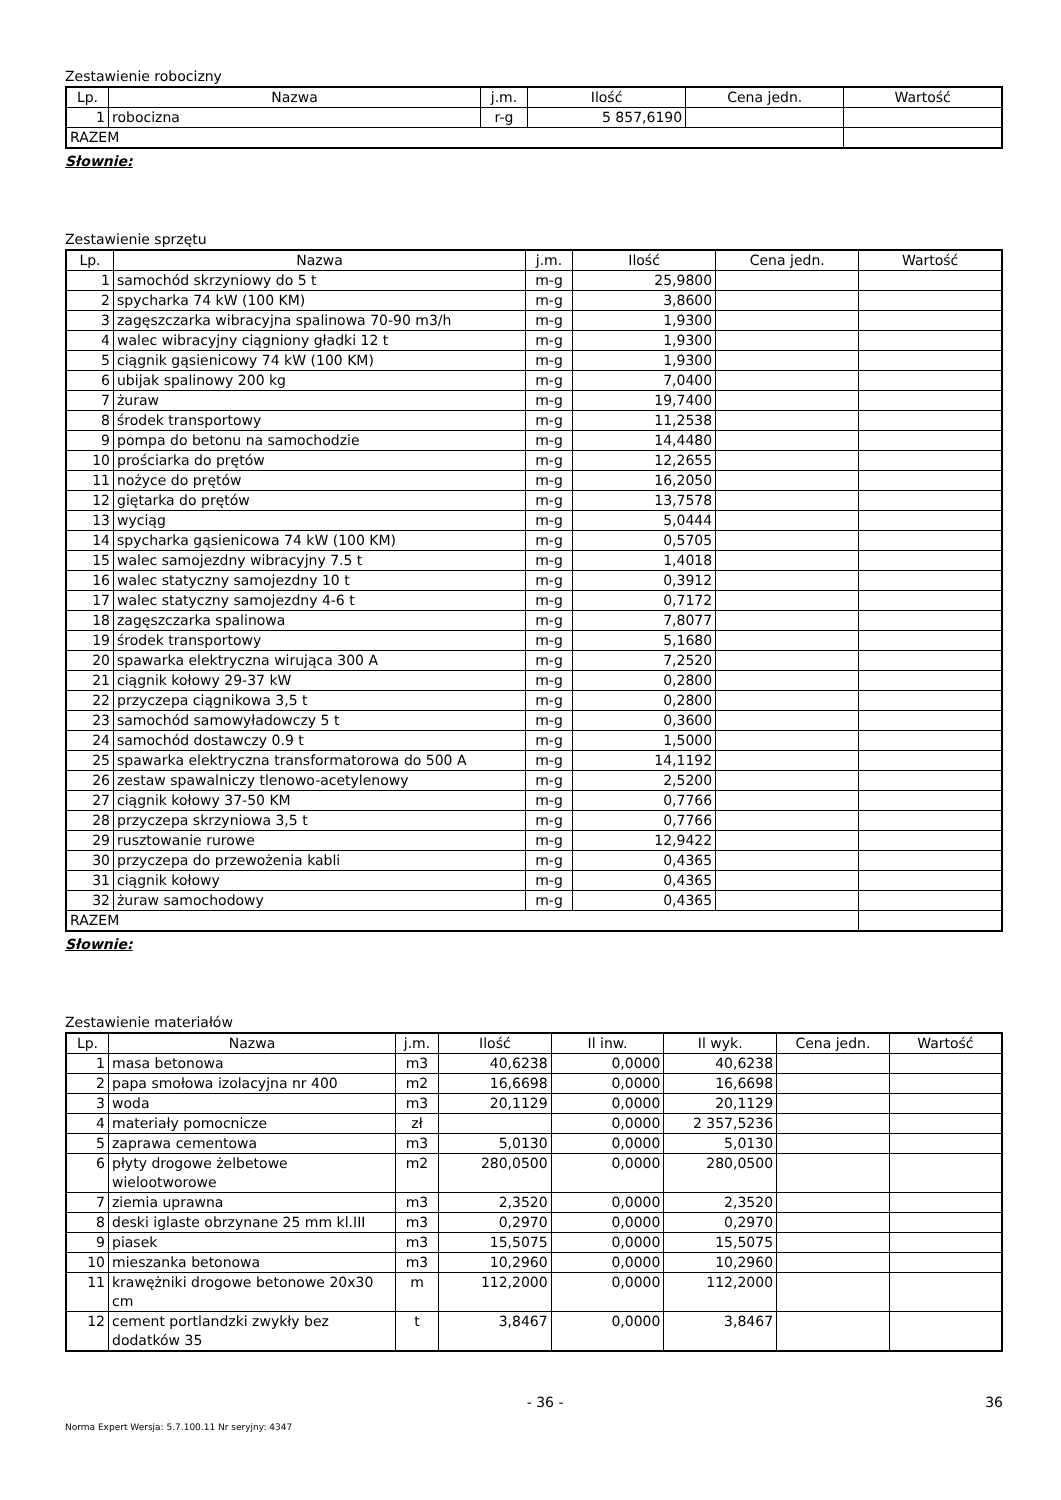Zestawienie robocizny
| Lp. | Nazwa | j.m. | Ilość | Cena jedn. | Wartość |
| --- | --- | --- | --- | --- | --- |
| 1 | robocizna | r-g | 5 857,6190 | | |
| RAZEM | | | | | |
Słownie:
Zestawienie sprzętu
| Lp. | Nazwa | j.m. | Ilość | Cena jedn. | Wartość |
| --- | --- | --- | --- | --- | --- |
| 1 | samochód skrzyniowy do 5 t | m-g | 25,9800 | | |
| 2 | spycharka 74 kW (100 KM) | m-g | 3,8600 | | |
| 3 | zagęszczarka wibracyjna spalinowa 70-90 m3/h | m-g | 1,9300 | | |
| 4 | walec wibracyjny ciągniony gładki 12 t | m-g | 1,9300 | | |
| 5 | ciągnik gąsienicowy 74 kW (100 KM) | m-g | 1,9300 | | |
| 6 | ubijak spalinowy 200 kg | m-g | 7,0400 | | |
| 7 | żuraw | m-g | 19,7400 | | |
| 8 | środek transportowy | m-g | 11,2538 | | |
| 9 | pompa do betonu na samochodzie | m-g | 14,4480 | | |
| 10 | prościarka do prętów | m-g | 12,2655 | | |
| 11 | nożyce do prętów | m-g | 16,2050 | | |
| 12 | giętarka do prętów | m-g | 13,7578 | | |
| 13 | wyciąg | m-g | 5,0444 | | |
| 14 | spycharka gąsienicowa 74 kW (100 KM) | m-g | 0,5705 | | |
| 15 | walec samojezdny wibracyjny 7.5 t | m-g | 1,4018 | | |
| 16 | walec statyczny samojezdny 10 t | m-g | 0,3912 | | |
| 17 | walec statyczny samojezdny 4-6 t | m-g | 0,7172 | | |
| 18 | zagęszczarka spalinowa | m-g | 7,8077 | | |
| 19 | środek transportowy | m-g | 5,1680 | | |
| 20 | spawarka elektryczna wirująca 300 A | m-g | 7,2520 | | |
| 21 | ciągnik kołowy 29-37 kW | m-g | 0,2800 | | |
| 22 | przyczepa ciągnikowa 3,5 t | m-g | 0,2800 | | |
| 23 | samochód samowyładowczy 5 t | m-g | 0,3600 | | |
| 24 | samochód dostawczy 0.9 t | m-g | 1,5000 | | |
| 25 | spawarka elektryczna transformatorowa do 500 A | m-g | 14,1192 | | |
| 26 | zestaw spawalniczy tlenowo-acetylenowy | m-g | 2,5200 | | |
| 27 | ciągnik kołowy 37-50 KM | m-g | 0,7766 | | |
| 28 | przyczepa skrzyniowa 3,5 t | m-g | 0,7766 | | |
| 29 | rusztowanie rurowe | m-g | 12,9422 | | |
| 30 | przyczepa do przewożenia kabli | m-g | 0,4365 | | |
| 31 | ciągnik kołowy | m-g | 0,4365 | | |
| 32 | żuraw samochodowy | m-g | 0,4365 | | |
| RAZEM | | | | | |
Słownie:
Zestawienie materiałów
| Lp. | Nazwa | j.m. | Ilość | Il inw. | Il wyk. | Cena jedn. | Wartość |
| --- | --- | --- | --- | --- | --- | --- | --- |
| 1 | masa betonowa | m3 | 40,6238 | 0,0000 | 40,6238 | | |
| 2 | papa smołowa izolacyjna nr 400 | m2 | 16,6698 | 0,0000 | 16,6698 | | |
| 3 | woda | m3 | 20,1129 | 0,0000 | 20,1129 | | |
| 4 | materiały pomocnicze | zł | | 0,0000 | 2 357,5236 | | |
| 5 | zaprawa cementowa | m3 | 5,0130 | 0,0000 | 5,0130 | | |
| 6 | płyty drogowe żelbetowe wielootworowe | m2 | 280,0500 | 0,0000 | 280,0500 | | |
| 7 | ziemia uprawna | m3 | 2,3520 | 0,0000 | 2,3520 | | |
| 8 | deski iglaste obrzynane 25 mm kl.III | m3 | 0,2970 | 0,0000 | 0,2970 | | |
| 9 | piasek | m3 | 15,5075 | 0,0000 | 15,5075 | | |
| 10 | mieszanka betonowa | m3 | 10,2960 | 0,0000 | 10,2960 | | |
| 11 | krawężniki drogowe betonowe 20x30 cm | m | 112,2000 | 0,0000 | 112,2000 | | |
| 12 | cement portlandzki zwykły bez dodatków 35 | t | 3,8467 | 0,0000 | 3,8467 | | |
- 36 - 36
Norma Expert Wersja: 5.7.100.11 Nr seryjny: 4347